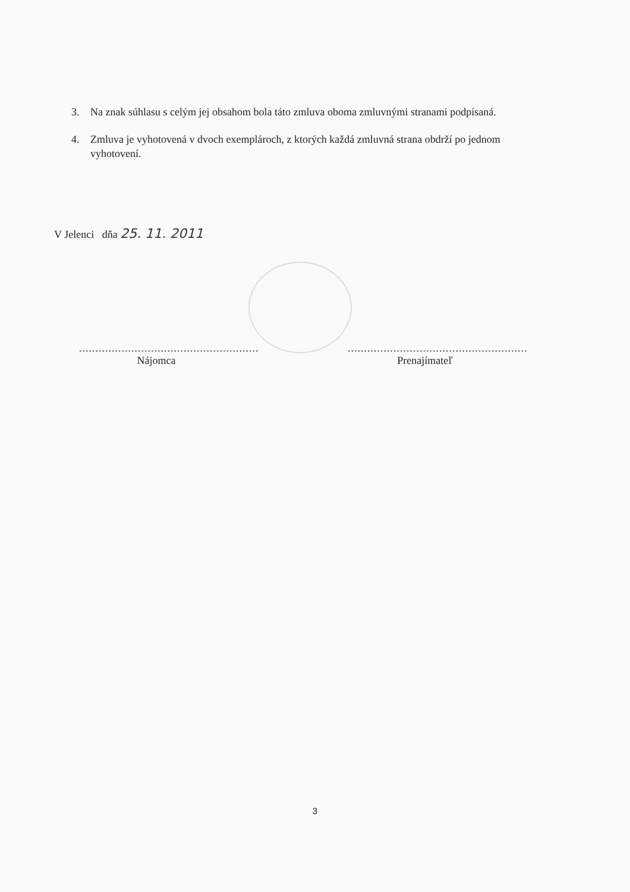3. Na znak súhlasu s celým jej obsahom bola táto zmluva oboma zmluvnými stranami podpísaná.
4. Zmluva je vyhotovená v dvoch exemplároch, z ktorých každá zmluvná strana obdrží po jednom vyhotovení.
V Jelenci dňa 25. 11. 2011
.......................................................
Nájomca
.......................................................
Prenajímateľ
3